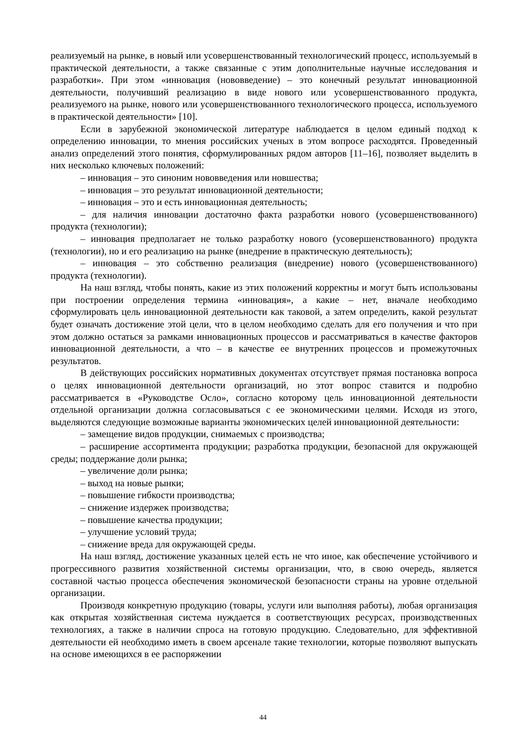реализуемый на рынке, в новый или усовершенствованный технологический процесс, используемый в практической деятельности, а также связанные с этим дополнительные научные исследования и разработки». При этом «инновация (нововведение) – это конечный результат инновационной деятельности, получивший реализацию в виде нового или усовершенствованного продукта, реализуемого на рынке, нового или усовершенствованного технологического процесса, используемого в практической деятельности» [10].
Если в зарубежной экономической литературе наблюдается в целом единый подход к определению инновации, то мнения российских ученых в этом вопросе расходятся. Проведенный анализ определений этого понятия, сформулированных рядом авторов [11–16], позволяет выделить в них несколько ключевых положений:
– инновация – это синоним нововведения или новшества;
– инновация – это результат инновационной деятельности;
– инновация – это и есть инновационная деятельность;
– для наличия инновации достаточно факта разработки нового (усовершенствованного) продукта (технологии);
– инновация предполагает не только разработку нового (усовершенствованного) продукта (технологии), но и его реализацию на рынке (внедрение в практическую деятельность);
– инновация – это собственно реализация (внедрение) нового (усовершенствованного) продукта (технологии).
На наш взгляд, чтобы понять, какие из этих положений корректны и могут быть использованы при построении определения термина «инновация», а какие – нет, вначале необходимо сформулировать цель инновационной деятельности как таковой, а затем определить, какой результат будет означать достижение этой цели, что в целом необходимо сделать для его получения и что при этом должно остаться за рамками инновационных процессов и рассматриваться в качестве факторов инновационной деятельности, а что – в качестве ее внутренних процессов и промежуточных результатов.
В действующих российских нормативных документах отсутствует прямая постановка вопроса о целях инновационной деятельности организаций, но этот вопрос ставится и подробно рассматривается в «Руководстве Осло», согласно которому цель инновационной деятельности отдельной организации должна согласовываться с ее экономическими целями. Исходя из этого, выделяются следующие возможные варианты экономических целей инновационной деятельности:
– замещение видов продукции, снимаемых с производства;
– расширение ассортимента продукции; разработка продукции, безопасной для окружающей среды; поддержание доли рынка;
– увеличение доли рынка;
– выход на новые рынки;
– повышение гибкости производства;
– снижение издержек производства;
– повышение качества продукции;
– улучшение условий труда;
– снижение вреда для окружающей среды.
На наш взгляд, достижение указанных целей есть не что иное, как обеспечение устойчивого и прогрессивного развития хозяйственной системы организации, что, в свою очередь, является составной частью процесса обеспечения экономической безопасности страны на уровне отдельной организации.
Производя конкретную продукцию (товары, услуги или выполняя работы), любая организация как открытая хозяйственная система нуждается в соответствующих ресурсах, производственных технологиях, а также в наличии спроса на готовую продукцию. Следовательно, для эффективной деятельности ей необходимо иметь в своем арсенале такие технологии, которые позволяют выпускать на основе имеющихся в ее распоряжении
44